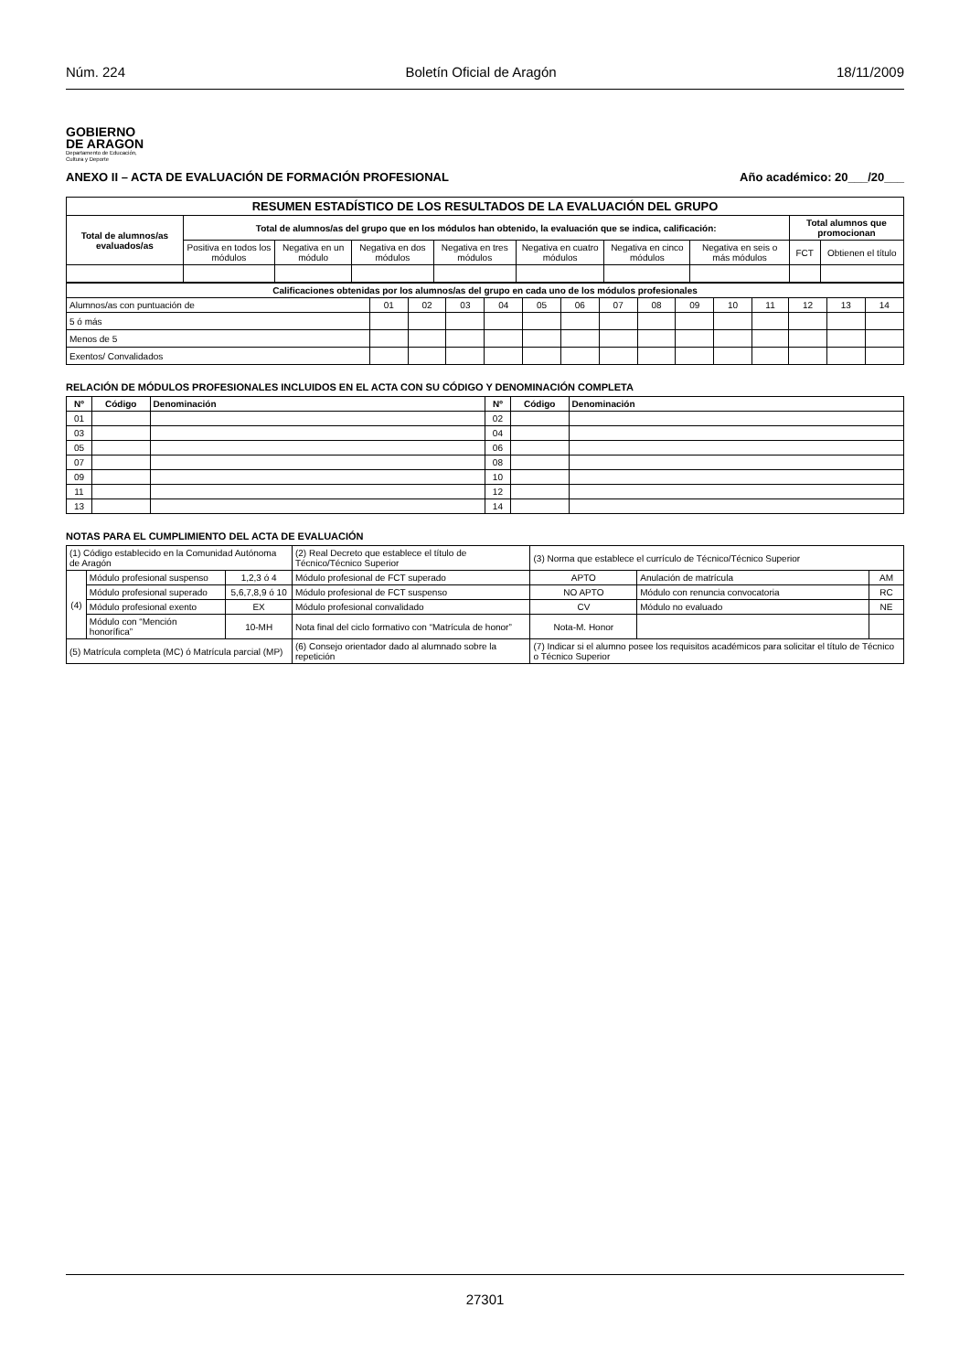Núm. 224 Boletín Oficial de Aragón 18/11/2009
GOBIERNO
DE ARAGON
Departamento de Educación,
Cultura y Deporte
ANEXO II – ACTA DE EVALUACIÓN DE FORMACIÓN PROFESIONAL Año académico: 20___/20___
| RESUMEN ESTADÍSTICO DE LOS RESULTADOS DE LA EVALUACIÓN DEL GRUPO | | | | | | | | | |
| Total de alumnos/as evaluados/as | Total de alumnos/as del grupo que en los módulos han obtenido, la evaluación que se indica, calificación: | | | | | | | Total alumnos que promocionan | |
| | Positiva en todos los módulos | Negativa en un módulo | Negativa en dos módulos | Negativa en tres módulos | Negativa en cuatro módulos | Negativa en cinco módulos | Negativa en seis o más módulos | FCT | Obtienen el título |
| Calificaciones obtenidas por los alumnos/as del grupo en cada uno de los módulos profesionales | | | | | | | | | | | | | | |
| Alumnos/as con puntuación de | 01 | 02 | 03 | 04 | 05 | 06 | 07 | 08 | 09 | 10 | 11 | 12 | 13 | 14 |
| 5 ó más | | | | | | | | | | | | | | |
| Menos de 5 | | | | | | | | | | | | | | |
| Exentos/ Convalidados | | | | | | | | | | | | | | |
RELACIÓN DE MÓDULOS PROFESIONALES INCLUIDOS EN EL ACTA CON SU CÓDIGO Y DENOMINACIÓN COMPLETA
| Nº | Código | Denominación | Nº | Código | Denominación |
| --- | --- | --- | --- | --- | --- |
| 01 | | | 02 | | |
| 03 | | | 04 | | |
| 05 | | | 06 | | |
| 07 | | | 08 | | |
| 09 | | | 10 | | |
| 11 | | | 12 | | |
| 13 | | | 14 | | |
NOTAS PARA EL CUMPLIMIENTO DEL ACTA DE EVALUACIÓN
| (1) Código establecido en la Comunidad Autónoma de Aragón | | | (2) Real Decreto que establece el título de Técnico/Técnico Superior | (3) Norma que establece el currículo de Técnico/Técnico Superior | | |
| (4) | Módulo profesional suspenso | 1,2,3 ó 4 | Módulo profesional de FCT superado | APTO | Anulación de matrícula | AM |
| | Módulo profesional superado | 5,6,7,8,9 ó 10 | Módulo profesional de FCT suspenso | NO APTO | Módulo con renuncia convocatoria | RC |
| | Módulo profesional exento | EX | Módulo profesional convalidado | CV | Módulo no evaluado | NE |
| | Módulo con “Mención honorífica” | 10-MH | Nota final del ciclo formativo con “Matrícula de honor” | Nota-M. Honor | | |
| (5) Matrícula completa (MC) ó Matrícula parcial (MP) | | | (6) Consejo orientador dado al alumnado sobre la repetición | (7) Indicar si el alumno posee los requisitos académicos para solicitar el título de Técnico o Técnico Superior | | |
27301